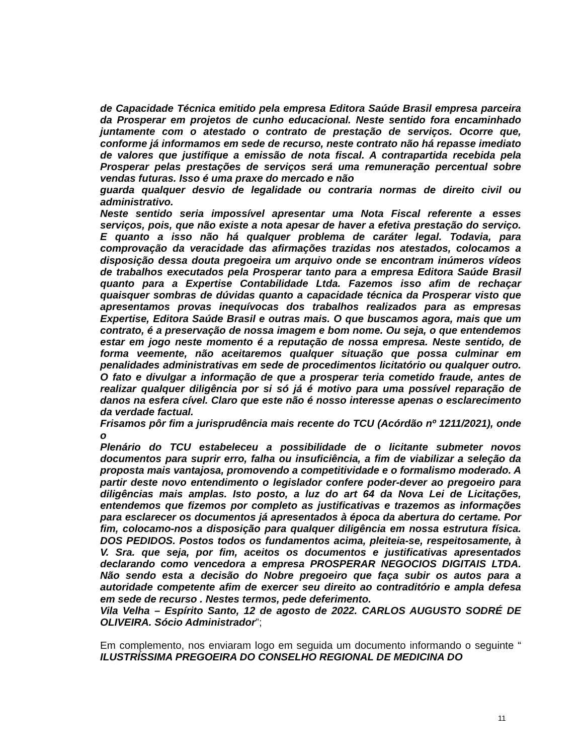de Capacidade Técnica emitido pela empresa Editora Saúde Brasil empresa parceira da Prosperar em projetos de cunho educacional. Neste sentido fora encaminhado juntamente com o atestado o contrato de prestação de serviços. Ocorre que, conforme já informamos em sede de recurso, neste contrato não há repasse imediato de valores que justifique a emissão de nota fiscal. A contrapartida recebida pela Prosperar pelas prestações de serviços será uma remuneração percentual sobre vendas futuras. Isso é uma praxe do mercado e não
guarda qualquer desvio de legalidade ou contraria normas de direito civil ou administrativo.
Neste sentido seria impossível apresentar uma Nota Fiscal referente a esses serviços, pois, que não existe a nota apesar de haver a efetiva prestação do serviço. E quanto a isso não há qualquer problema de caráter legal. Todavia, para comprovação da veracidade das afirmações trazidas nos atestados, colocamos a disposição dessa douta pregoeira um arquivo onde se encontram inúmeros vídeos de trabalhos executados pela Prosperar tanto para a empresa Editora Saúde Brasil quanto para a Expertise Contabilidade Ltda. Fazemos isso afim de rechaçar quaisquer sombras de dúvidas quanto a capacidade técnica da Prosperar visto que apresentamos provas inequívocas dos trabalhos realizados para as empresas Expertise, Editora Saúde Brasil e outras mais. O que buscamos agora, mais que um contrato, é a preservação de nossa imagem e bom nome. Ou seja, o que entendemos estar em jogo neste momento é a reputação de nossa empresa. Neste sentido, de forma veemente, não aceitaremos qualquer situação que possa culminar em penalidades administrativas em sede de procedimentos licitatório ou qualquer outro. O fato e divulgar a informação de que a prosperar teria cometido fraude, antes de realizar qualquer diligência por si só já é motivo para uma possível reparação de danos na esfera cível. Claro que este não é nosso interesse apenas o esclarecimento da verdade factual.
Frisamos pôr fim a jurisprudência mais recente do TCU (Acórdão nº 1211/2021), onde o
Plenário do TCU estabeleceu a possibilidade de o licitante submeter novos documentos para suprir erro, falha ou insuficiência, a fim de viabilizar a seleção da proposta mais vantajosa, promovendo a competitividade e o formalismo moderado. A partir deste novo entendimento o legislador confere poder-dever ao pregoeiro para diligências mais amplas. Isto posto, a luz do art 64 da Nova Lei de Licitações, entendemos que fizemos por completo as justificativas e trazemos as informações para esclarecer os documentos já apresentados à época da abertura do certame. Por fim, colocamo-nos a disposição para qualquer diligência em nossa estrutura física. DOS PEDIDOS. Postos todos os fundamentos acima, pleiteia-se, respeitosamente, à V. Sra. que seja, por fim, aceitos os documentos e justificativas apresentados declarando como vencedora a empresa PROSPERAR NEGOCIOS DIGITAIS LTDA. Não sendo esta a decisão do Nobre pregoeiro que faça subir os autos para a autoridade competente afim de exercer seu direito ao contraditório e ampla defesa em sede de recurso . Nestes termos, pede deferimento.
Vila Velha – Espírito Santo, 12 de agosto de 2022. CARLOS AUGUSTO SODRÉ DE OLIVEIRA. Sócio Administrador”;
Em complemento, nos enviaram logo em seguida um documento informando o seguinte “ ILUSTRÍSSIMA PREGOEIRA DO CONSELHO REGIONAL DE MEDICINA DO
11